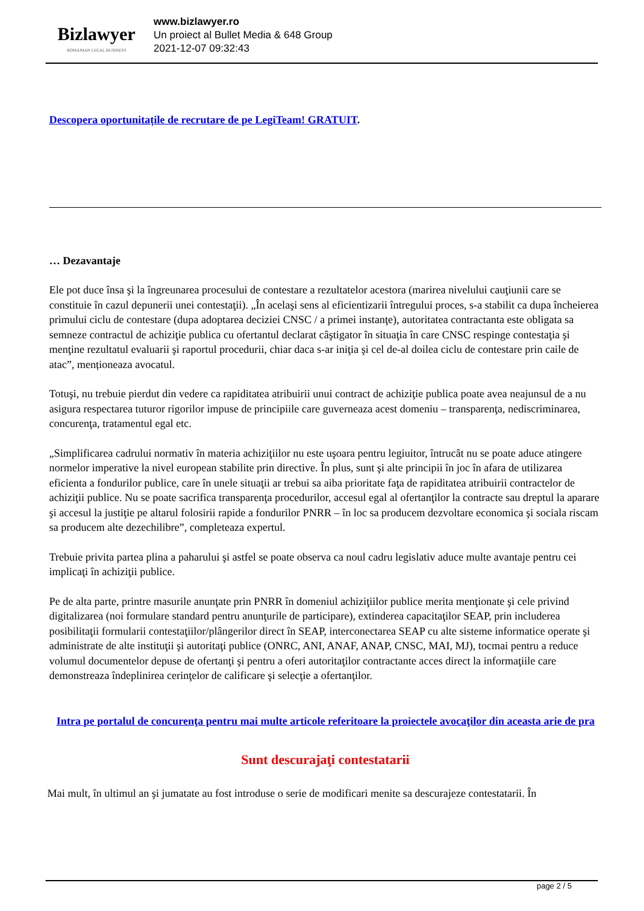Bizlawyer
ROMANIAN LEGAL BUSINESS
www.bizlawyer.ro
Un proiect al Bullet Media & 648 Group
2021-12-07 09:32:43
Descopera oportunitațile de recrutare de pe LegiTeam! GRATUIT.
… Dezavantaje
Ele pot duce însa şi la îngreunarea procesului de contestare a rezultatelor acestora (marirea nivelului cauţiunii care se constituie în cazul depunerii unei contestaţii). „În acelaşi sens al eficientizarii întregului proces, s-a stabilit ca dupa încheierea primului ciclu de contestare (dupa adoptarea deciziei CNSC / a primei instanţe), autoritatea contractanta este obligata sa semneze contractul de achiziţie publica cu ofertantul declarat câştigator în situaţia în care CNSC respinge contestaţia şi menţine rezultatul evaluarii şi raportul procedurii, chiar daca s-ar iniţia şi cel de-al doilea ciclu de contestare prin caile de atac”, menționeaza avocatul.
Totuşi, nu trebuie pierdut din vedere ca rapiditatea atribuirii unui contract de achiziţie publica poate avea neajunsul de a nu asigura respectarea tuturor rigorilor impuse de principiile care guverneaza acest domeniu – transparenţa, nediscriminarea, concurenţa, tratamentul egal etc.
„Simplificarea cadrului normativ în materia achiziţiilor nu este uşoara pentru legiuitor, întrucât nu se poate aduce atingere normelor imperative la nivel european stabilite prin directive. În plus, sunt şi alte principii în joc în afara de utilizarea eficienta a fondurilor publice, care în unele situaţii ar trebui sa aiba prioritate faţa de rapiditatea atribuirii contractelor de achiziţii publice. Nu se poate sacrifica transparenţa procedurilor, accesul egal al ofertanţilor la contracte sau dreptul la aparare şi accesul la justiţie pe altarul folosirii rapide a fondurilor PNRR – în loc sa producem dezvoltare economica şi sociala riscam sa producem alte dezechilibre”, completeaza expertul.
Trebuie privita partea plina a paharului şi astfel se poate observa ca noul cadru legislativ aduce multe avantaje pentru cei implicaţi în achiziţii publice.
Pe de alta parte, printre masurile anunţate prin PNRR în domeniul achiziţiilor publice merita menţionate şi cele privind digitalizarea (noi formulare standard pentru anunţurile de participare), extinderea capacitaţilor SEAP, prin includerea posibilitaţii formularii contestaţiilor/plângerilor direct în SEAP, interconectarea SEAP cu alte sisteme informatice operate şi administrate de alte instituţii şi autoritaţi publice (ONRC, ANI, ANAF, ANAP, CNSC, MAI, MJ), tocmai pentru a reduce volumul documentelor depuse de ofertanţi şi pentru a oferi autoritaţilor contractante acces direct la informaţiile care demonstreaza îndeplinirea cerinţelor de calificare şi selecţie a ofertanţilor.
Intra pe portalul de concurenţa pentru mai multe articole referitoare la proiectele avocaţilor din aceasta arie de pra
Sunt descurajaţi contestatarii
Mai mult, în ultimul an şi jumatate au fost introduse o serie de modificari menite sa descurajeze contestatarii. În
page 2 / 5